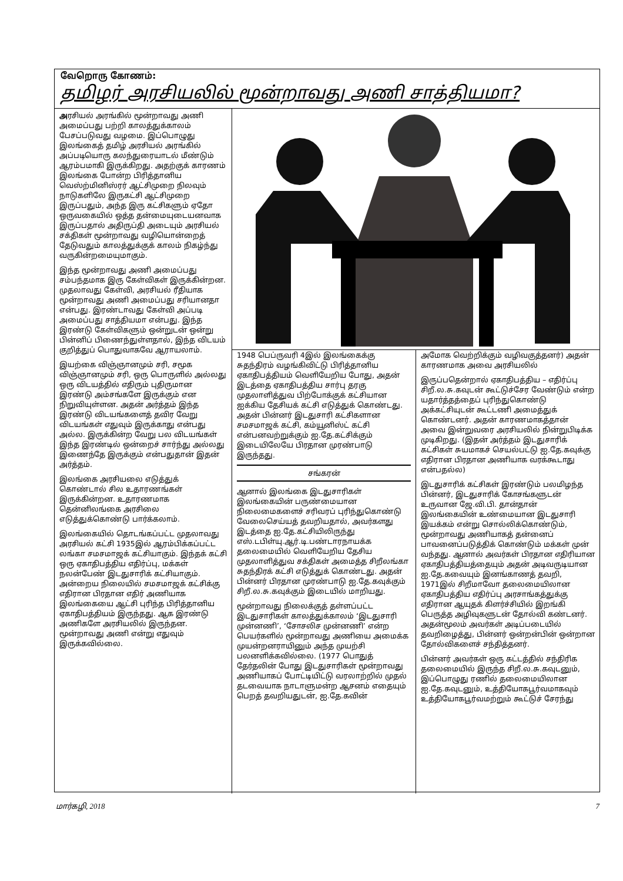வேறொரு கோணம்:
தமிழர் அரசியலில் மூன்றாவது அணி சாத்தியமா?
அரசியல் அரங்கில் மூன்றாவது அணி அமைப்பது பற்றி காலத்துக்காலம் பேசப்படுவது வழமை. இப்பொழுது இலங்கைத் தமிழ் அரசியல் அரங்கில் அப்படியொரு கலந்துரையாடல் மீண்டும் ஆரம்பமாகி இருக்கிறது. அதற்குக் காரணம் இலங்கை போன்ற பிரித்தானிய வெஸ்ற்மினிஸ்ரர் ஆட்சிமுறை நிலவும் நாடுகளிலே இருகட்சி ஆட்சிமுறை இருப்பதும், அந்த இரு கட்சிகளும் ஏதோ ஒருவகையில் ஒத்த தன்மையுடையனவாக இருப்பதால் அதிருப்தி அடையும் அரசியல் சக்திகள் மூன்றாவது வழியொன்றைத் தேடுவதும் காலத்துக்குக் காலம் நிகழ்ந்து வருகின்றமையுமாகும்.
இந்த மூன்றாவது அணி அமைப்பது சம்பந்தமாக இரு கேள்விகள் இருக்கின்றன. முதலாவது கேள்வி, அரசியல் ரீதியாக மூன்றாவது அணி அமைப்பது சரியானதா என்பது. இரண்டாவது கேள்வி அப்படி அமைப்பது சாத்தியமா என்பது. இந்த இரண்டு கேள்விகளும் ஒன்றுடன் ஒன்று பின்னிப் பிணைந்துள்ளதால், இந்த விடயம் குறித்துப் பொதுவாகவே ஆராயலாம்.
இயற்கை விஞ்ஞானமும் சரி, சமூக விஞ்ஞானமும் சரி, ஒரு பொருளில் அல்லது ஒரு விடயத்தில் எதிரும் புதிருமான இரண்டு அம்சங்களே இருக்கும் என நிறுவியுள்ளன. அதன் அர்த்தம் இந்த இரண்டு விடயங்களைத் தவிர வேறு விடயங்கள் எதுவும் இருக்காது என்பது அல்ல. இருக்கின்ற வேறு பல விடயங்கள் இந்த இரண்டில் ஒன்றைச் சார்ந்து அல்லது இணைந்தே இருக்கும் என்பதுதான் இதன் அர்த்தம்.
இலங்கை அரசியலை எடுத்துக் கொண்டால் சில உதாரணங்கள் இருக்கின்றன. உதாரணமாக தென்னிலங்கை அரசிலை எடுத்துக்கொண்டு பார்க்கலாம்.
இலங்கையில் தொடங்கப்பட்ட முதலாவது அரசியல் கட்சி 1935இல் ஆரம்பிக்கப்பட்ட லங்கா சமசமாஜக் கட்சியாகும். இந்தக் கட்சி ஒரு ஏகாதிபத்திய எதிர்ப்பு, மக்கள் நலன்பேண் இடதுசாரிக் கட்சியாகும். அன்றைய நிலையில் சமசமாஜக் கட்சிக்கு எதிரான பிரதான எதிர் அணியாக இலங்கையை ஆட்சி புரிந்த பிரித்தானிய ஏகாதிபத்தியம் இருந்தது. ஆக இரண்டு அணிகளே அரசியலில் இருந்தன. மூன்றாவது அணி என்று எதுவும் இருக்கவில்லை.
1948 பெப்ருவரி 4இல் இலங்கைக்கு சுதந்திரம் வழங்கிவிட்டு பிரித்தானிய ஏகாதிபத்தியம் வெளியேறிய போது, அதன் இடத்தை ஏகாதிபத்திய சார்பு தரகு முதலாளித்துவ பிற்போக்குக் கட்சியான ஐக்கிய தேசியக் கட்சி எடுத்துக் கொண்டது. அதன் பின்னர் இடதுசாரி கட்சிகளான சமசமாஜக் கட்சி, கம்யூனிஸ்ட் கட்சி என்பனவற்றுக்கும் ஐ.தே.கட்சிக்கும் இடையிலேயே பிரதான முரண்பாடு இருந்தது.
சங்கரன்
ஆனால் இலங்கை இடதுசாரிகள் இலங்கையின் பருண்மையான நிலைமைகளைச் சரிவரப் புரிந்துகொண்டு வேலைசெய்யத் தவறியதால், அவர்களது இடத்தை ஐ.தே.கட்சியிலிருந்து எஸ்.டபிள்யு.ஆர்.டி.பண்டாரநாயக்க தலைமையில் வெளியேறிய தேசிய முதலாளித்துவ சக்திகள் அமைத்த சிறீலங்கா சுதந்திரக் கட்சி எடுத்துக் கொண்டது. அதன் பின்னர் பிரதான முரண்பாடு ஐ.தே.கவுக்கும் சிறீ.ல.சு.கவுக்கும் இடையில் மாறியது.
மூன்றாவது நிலைக்குத் தள்ளப்பட்ட இடதுசாரிகள் காலத்துக்காலம் ‘இடதுசாரி முன்னணி’, ‘சோசலிச முன்னணி’ என்ற பெயர்களில் மூன்றாவது அணியை அமைக்க முயன்றனராயினும் அந்த முயற்சி பலனளிக்கவில்லை. (1977 பொதுத் தேர்தலின் போது இடதுசாரிகள் மூன்றாவது அணியாகப் போட்டியிட்டு வரலாற்றில் முதல் தடவையாக நாடாளுமன்ற ஆசனம் எதையும் பெறத் தவறியதுடன், ஐ.தே.கவின்
அமோக வெற்றிக்கும் வழிவகுத்தனர்) அதன் காரணமாக அவை அரசியலில்
இருப்பதென்றால் ஏகாதிபத்திய – எதிர்ப்பு சிறீ.ல.சு.கவுடன் கூட்டுச்சேர வேண்டும் என்ற யதார்த்தத்தைப் புரிந்துகொண்டு அக்கட்சியுடன் கூட்டணி அமைத்துக் கொண்டனர். அதன் காரணமாகத்தான் அவை இன்றுவரை அரசியலில் நின்றுபிடிக்க முடிகிறது. (இதன் அர்த்தம் இடதுசாரிக் கட்சிகள் சுயமாகச் செயல்பட்டு ஐ.தே.கவுக்கு எதிரான பிரதான அணியாக வரக்கூடாது என்பதல்ல)
இடதுசாரிக் கட்சிகள் இரண்டும் பலமிழந்த பின்னர், இடதுசாரிக் கோசங்களுடன் உருவான ஜே.வி.பி. தான்தான் இலங்கையின் உண்மையான இடதுசாரி இயக்கம் என்று சொல்லிக்கொண்டும், மூன்றாவது அணியாகத் தன்னைப் பாவனைப்படுத்திக் கொண்டும் மக்கள் முன் வந்தது. ஆனால் அவர்கள் பிரதான எதிரியான ஏகாதிபத்தியத்தையும் அதன் அடிவருடியான ஐ.தே.கவையும் இனங்காணத் தவறி, 1971இல் சிறீமாவோ தலைமையிலான ஏகாதிபத்திய எதிர்ப்பு அரசாங்கத்துக்கு எதிரான ஆயுதக் கிளர்ச்சியில் இறங்கி பெருத்த அழிவுகளுடன் தோல்வி கண்டனர். அதன்மூலம் அவர்கள் அடிப்படையில் தவறிழைத்து, பின்னர் ஒன்றன்பின் ஒன்றான தோல்விகளைச் சந்தித்தனர்.
பின்னர் அவர்கள் ஒரு கட்டத்தில் சந்திரிக தலைமையில் இருந்த சிறீ.ல.சு.கவுடனும், இப்பொழுது ரணில் தலைமையிலான ஐ.தே.கவுடனும், உத்தியோகபூர்வமாகவும் உத்தியோகபூர்வமற்றும் கூட்டுச் சேரந்து
மார்கழி, 2018 7